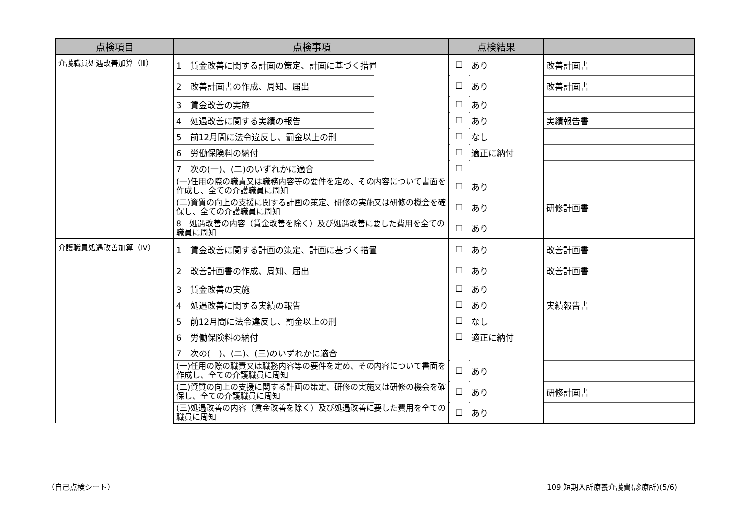| 点検項目 | 点検事項 | 点検結果 | | |
| --- | --- | --- | --- | --- |
| 介護職員処遇改善加算（Ⅲ） | 1 賃金改善に関する計画の策定、計画に基づく措置 | ☐ | あり | 改善計画書 |
| | 2 改善計画書の作成、周知、届出 | ☐ | あり | 改善計画書 |
| | 3 賃金改善の実施 | ☐ | あり | |
| | 4 処遇改善に関する実績の報告 | ☐ | あり | 実績報告書 |
| | 5 前12月間に法令違反し、罰金以上の刑 | ☐ | なし | |
| | 6 労働保険料の納付 | ☐ | 適正に納付 | |
| | 7 次の(一)、(二)のいずれかに適合 | ☐ | | |
| | (一)任用の際の職責又は職務内容等の要件を定め、その内容について書面を作成し、全ての介護職員に周知 | ☐ | あり | |
| | (二)資質の向上の支援に関する計画の策定、研修の実施又は研修の機会を確保し、全ての介護職員に周知 | ☐ | あり | 研修計画書 |
| | 8 処遇改善の内容（賃金改善を除く）及び処遇改善に要した費用を全ての職員に周知 | ☐ | あり | |
| 介護職員処遇改善加算（Ⅳ） | 1 賃金改善に関する計画の策定、計画に基づく措置 | ☐ | あり | 改善計画書 |
| | 2 改善計画書の作成、周知、届出 | ☐ | あり | 改善計画書 |
| | 3 賃金改善の実施 | ☐ | あり | |
| | 4 処遇改善に関する実績の報告 | ☐ | あり | 実績報告書 |
| | 5 前12月間に法令違反し、罰金以上の刑 | ☐ | なし | |
| | 6 労働保険料の納付 | ☐ | 適正に納付 | |
| | 7 次の(一)、(二)、(三)のいずれかに適合 | | | |
| | (一)任用の際の職責又は職務内容等の要件を定め、その内容について書面を作成し、全ての介護職員に周知 | ☐ | あり | |
| | (二)資質の向上の支援に関する計画の策定、研修の実施又は研修の機会を確保し、全ての介護職員に周知 | ☐ | あり | 研修計画書 |
| | (三)処遇改善の内容（賃金改善を除く）及び処遇改善に要した費用を全ての職員に周知 | ☐ | あり | |
（自己点検シート）
109 短期入所療養介護費(診療所)(5/6)